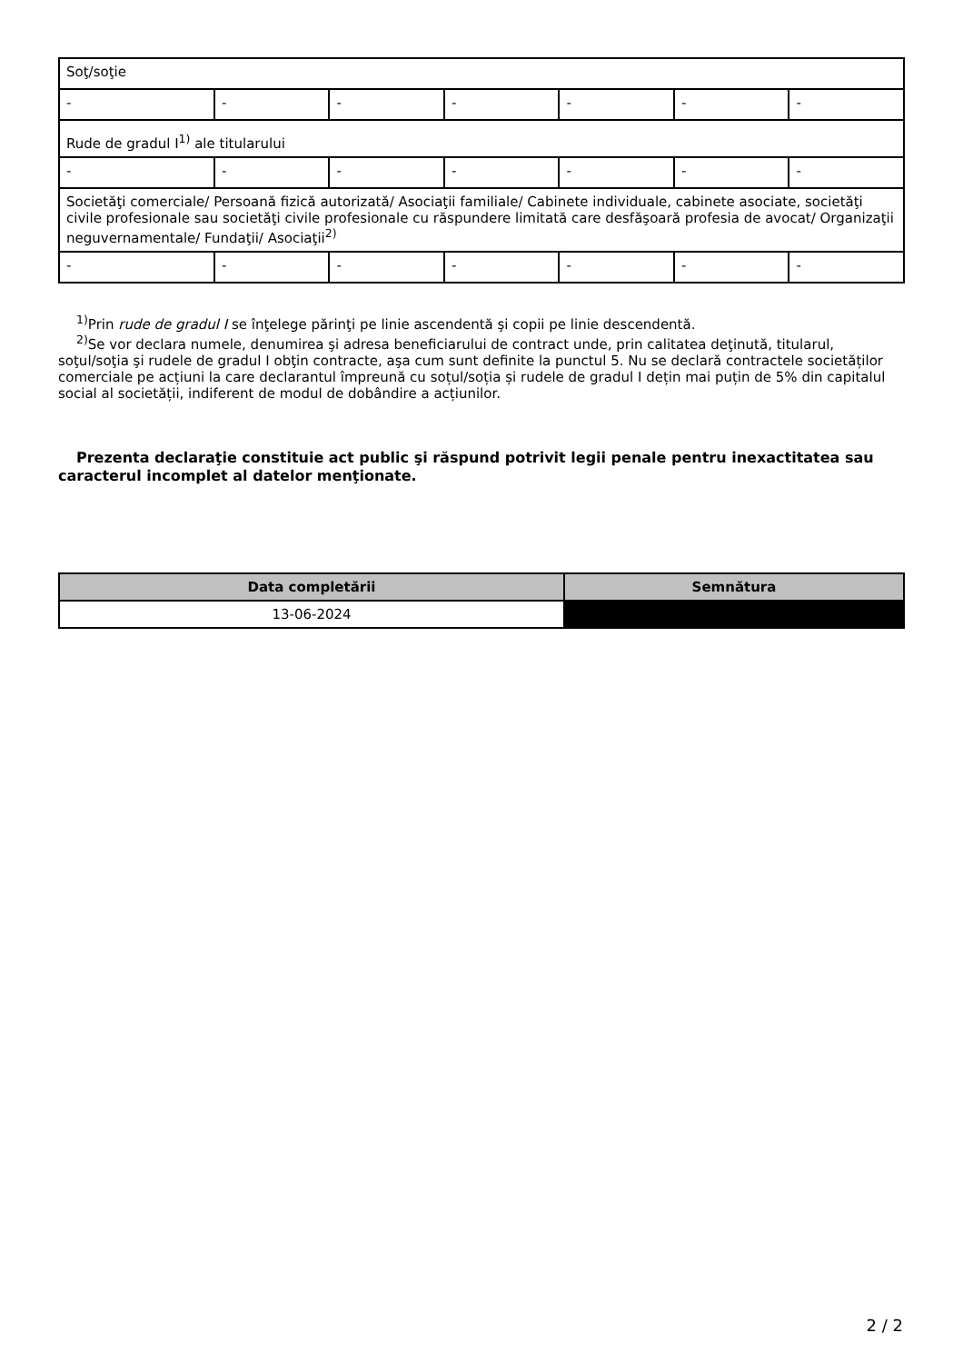| Soţ/soţie | | | | | | |
| - | - | - | - | - | - | - |
| Rude de gradul I<sup>1)</sup> ale titularului | | | | | | |
| - | - | - | - | - | - | - |
| Societăţi comerciale/ Persoană fizică autorizată/ Asociaţii familiale/ Cabinete individuale, cabinete asociate, societăţi civile profesionale sau societăţi civile profesionale cu răspundere limitată care desfăşoară profesia de avocat/ Organizaţii neguvernamentale/ Fundaţii/ Asociaţii<sup>2)</sup> | | | | | | |
| - | - | - | - | - | - | - |
<sup>1)</sup> Prin rude de gradul I se înţelege părinţi pe linie ascendentă şi copii pe linie descendentă.
<sup>2)</sup> Se vor declara numele, denumirea şi adresa beneficiarului de contract unde, prin calitatea deţinută, titularul, soţul/soţia şi rudele de gradul I obţin contracte, aşa cum sunt definite la punctul 5. Nu se declară contractele societăților comerciale pe acțiuni la care declarantul împreună cu soțul/soția și rudele de gradul I dețin mai puțin de 5% din capitalul social al societății, indiferent de modul de dobândire a acțiunilor.
Prezenta declaraţie constituie act public şi răspund potrivit legii penale pentru inexactitatea sau caracterul incomplet al datelor menţionate.
| Data completării | Semnătura |
| --- | --- |
| 13-06-2024 | |
2 / 2